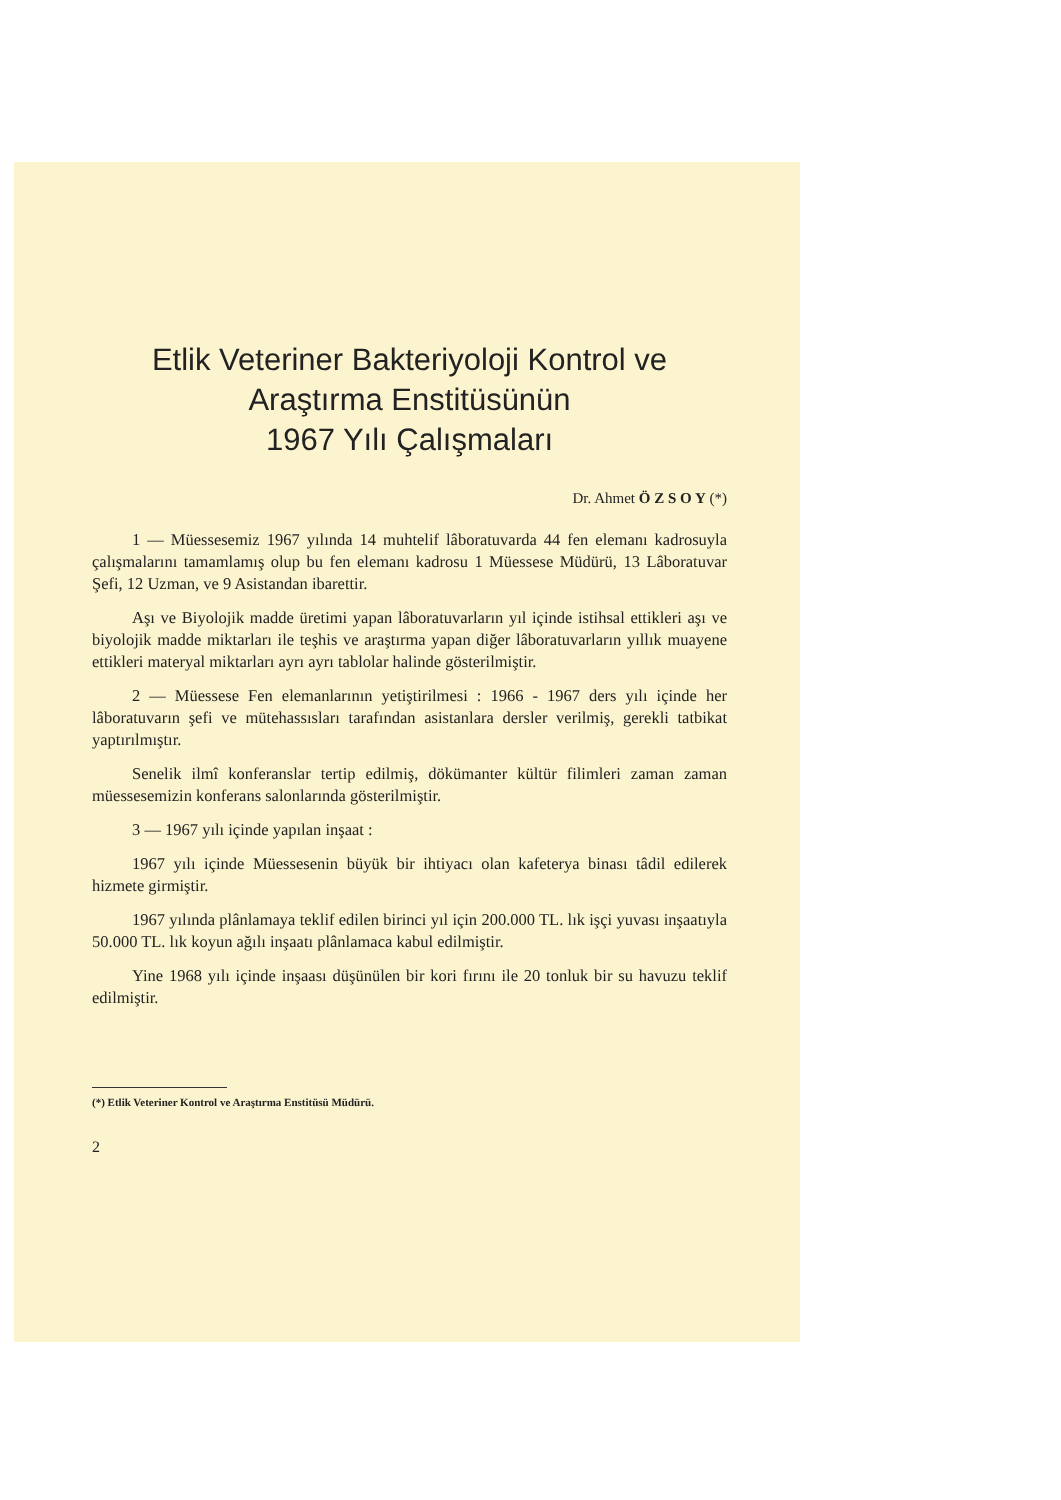Etlik Veteriner Bakteriyoloji Kontrol ve
Araştırma Enstitüsünün
1967 Yılı Çalışmaları
Dr. Ahmet Ö Z S O Y (*)
1 — Müessesemiz 1967 yılında 14 muhtelif lâboratuvarda 44 fen elemanı kadrosuyla çalışmalarını tamamlamış olup bu fen elemanı kadrosu 1 Müessese Müdürü, 13 Lâboratuvar Şefi, 12 Uzman, ve 9 Asistandan ibarettir.
Aşı ve Biyolojik madde üretimi yapan lâboratuvarların yıl içinde istihsal ettikleri aşı ve biyolojik madde miktarları ile teşhis ve araştırma yapan diğer lâboratuvarların yıllık muayene ettikleri materyal miktarları ayrı ayrı tablolar halinde gösterilmiştir.
2 — Müessese Fen elemanlarının yetiştirilmesi : 1966 - 1967 ders yılı içinde her lâboratuvarın şefi ve mütehassısları tarafından asistanlara dersler verilmiş, gerekli tatbikat yaptırılmıştır.
Senelik ilmî konferanslar tertip edilmiş, dökümanter kültür filimleri zaman zaman müessesemizin konferans salonlarında gösterilmiştir.
3 — 1967 yılı içinde yapılan inşaat :
1967 yılı içinde Müessesenin büyük bir ihtiyacı olan kafeterya binası tâdil edilerek hizmete girmiştir.
1967 yılında plânlamaya teklif edilen birinci yıl için 200.000 TL. lık işçi yuvası inşaatıyla 50.000 TL. lık koyun ağılı inşaatı plânlamaca kabul edilmiştir.
Yine 1968 yılı içinde inşaası düşünülen bir kori fırını ile 20 tonluk bir su havuzu teklif edilmiştir.
(*) Etlik Veteriner Kontrol ve Araştırma Enstitüsü Müdürü.
2